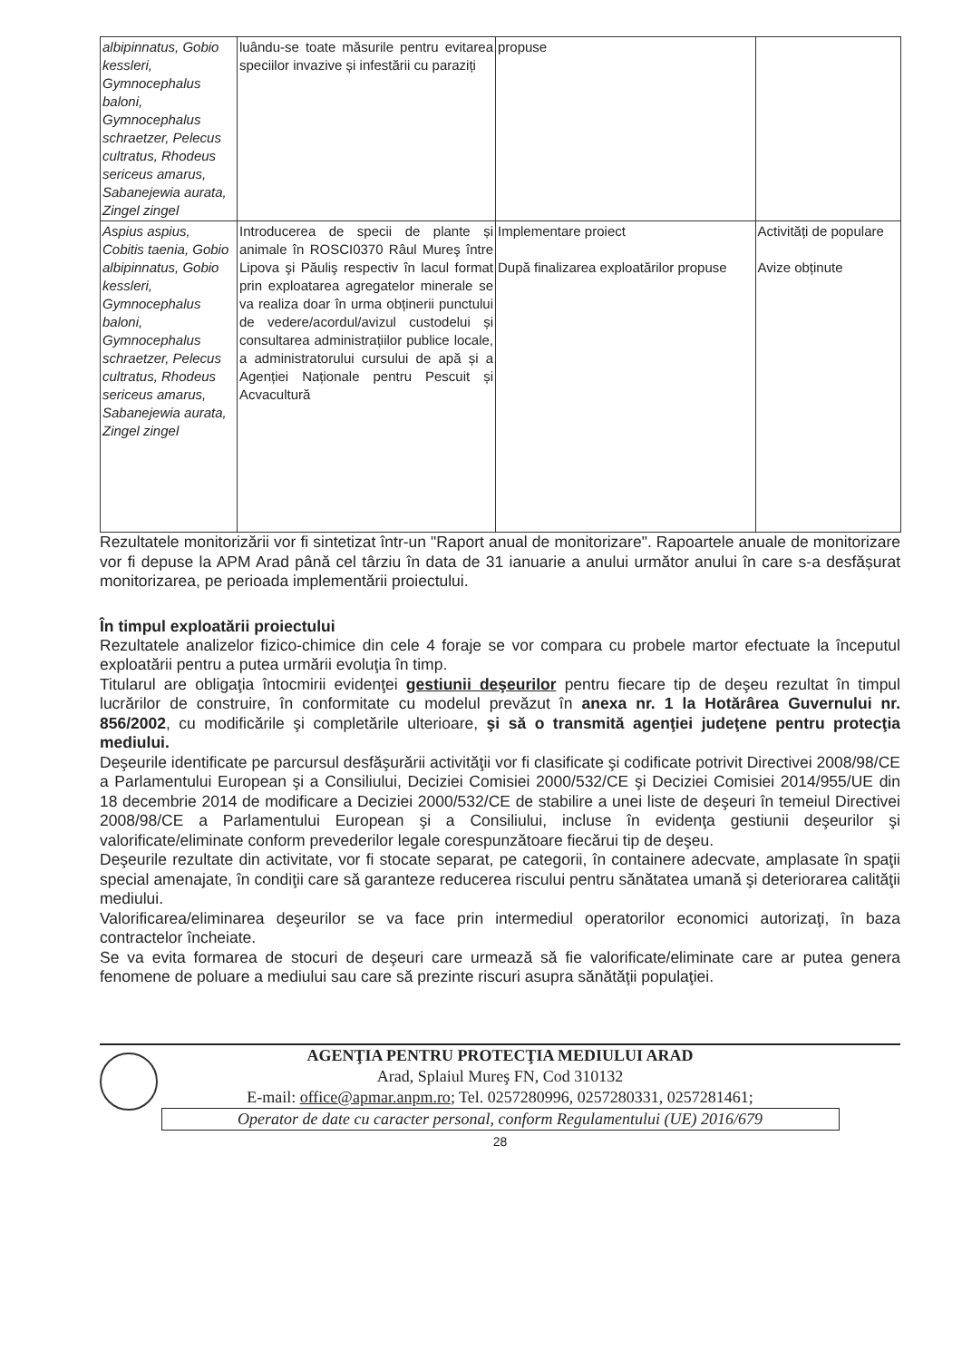| albipinnatus, Gobio kessleri, Gymnocephalus baloni, Gymnocephalus schraetzer, Pelecus cultratus, Rhodeus sericeus amarus, Sabanejewia aurata, Zingel zingel | luându-se toate măsurile pentru evitarea speciilor invazive și infestării cu paraziți | propuse | |
| Aspius aspius, Cobitis taenia, Gobio albipinnatus, Gobio kessleri, Gymnocephalus baloni, Gymnocephalus schraetzer, Pelecus cultratus, Rhodeus sericeus amarus, Sabanejewia aurata, Zingel zingel | Introducerea de specii de plante și animale în ROSCI0370 Râul Mureş între Lipova şi Păuliş respectiv în lacul format prin exploatarea agregatelor minerale se va realiza doar în urma obținerii punctului de vedere/acordul/avizul custodelui și consultarea administrațiilor publice locale, a administratorului cursului de apă și a Agenției Naționale pentru Pescuit și Acvacultură | Implementare proiect După finalizarea exploatărilor propuse | Activități de populare Avize obținute |
Rezultatele monitorizării vor fi sintetizat într-un "Raport anual de monitorizare". Rapoartele anuale de monitorizare vor fi depuse la APM Arad până cel târziu în data de 31 ianuarie a anului următor anului în care s-a desfășurat monitorizarea, pe perioada implementării proiectului.
În timpul exploatării proiectului
Rezultatele analizelor fizico-chimice din cele 4 foraje se vor compara cu probele martor efectuate la începutul exploatării pentru a putea urmării evoluţia în timp.
Titularul are obligaţia întocmirii evidenţei gestiunii deşeurilor pentru fiecare tip de deşeu rezultat în timpul lucrărilor de construire, în conformitate cu modelul prevăzut în anexa nr. 1 la Hotărârea Guvernului nr. 856/2002, cu modificările şi completările ulterioare, şi să o transmită agenţiei judeţene pentru protecţia mediului.
Deşeurile identificate pe parcursul desfăşurării activităţii vor fi clasificate şi codificate potrivit Directivei 2008/98/CE a Parlamentului European şi a Consiliului, Deciziei Comisiei 2000/532/CE şi Deciziei Comisiei 2014/955/UE din 18 decembrie 2014 de modificare a Deciziei 2000/532/CE de stabilire a unei liste de deşeuri în temeiul Directivei 2008/98/CE a Parlamentului European şi a Consiliului, incluse în evidenţa gestiunii deşeurilor şi valorificate/eliminate conform prevederilor legale corespunzătoare fiecărui tip de deşeu.
Deşeurile rezultate din activitate, vor fi stocate separat, pe categorii, în containere adecvate, amplasate în spaţii special amenajate, în condiţii care să garanteze reducerea riscului pentru sănătatea umană şi deteriorarea calităţii mediului.
Valorificarea/eliminarea deşeurilor se va face prin intermediul operatorilor economici autorizaţi, în baza contractelor încheiate.
Se va evita formarea de stocuri de deşeuri care urmează să fie valorificate/eliminate care ar putea genera fenomene de poluare a mediului sau care să prezinte riscuri asupra sănătăţii populaţiei.
AGENŢIA PENTRU PROTECŢIA MEDIULUI ARAD
Arad, Splaiul Mureş FN, Cod 310132
E-mail: office@apmar.anpm.ro; Tel. 0257280996, 0257280331, 0257281461;
Operator de date cu caracter personal, conform Regulamentului (UE) 2016/679
28